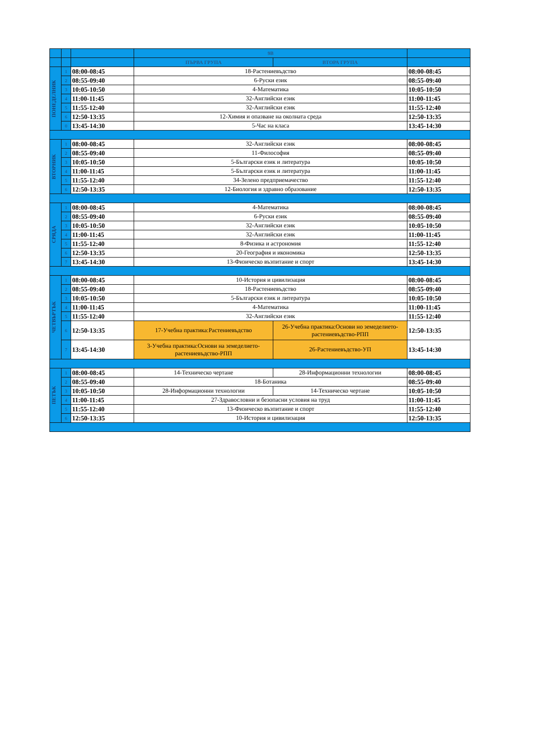| | | | 9В | | |
| | | | ПЪРВА ГРУПА | ВТОРА ГРУПА | |
| ПОНЕДЕЛНИК | 1 | 08:00-08:45 | 18-Растениевъдство | | 08:00-08:45 |
| | 2 | 08:55-09:40 | 6-Руски език | | 08:55-09:40 |
| | 3 | 10:05-10:50 | 4-Математика | | 10:05-10:50 |
| | 4 | 11:00-11:45 | 32-Английски език | | 11:00-11:45 |
| | 5 | 11:55-12:40 | 32-Английски език | | 11:55-12:40 |
| | 6 | 12:50-13:35 | 12-Химия и опазване на околната среда | | 12:50-13:35 |
| | 0 | 13:45-14:30 | 5-Час на класа | | 13:45-14:30 |
| ВТОРНИК | 1 | 08:00-08:45 | 32-Английски език | | 08:00-08:45 |
| | 2 | 08:55-09:40 | 11-Философия | | 08:55-09:40 |
| | 3 | 10:05-10:50 | 5-Български език и литература | | 10:05-10:50 |
| | 4 | 11:00-11:45 | 5-Български език и литература | | 11:00-11:45 |
| | 5 | 11:55-12:40 | 34-Зелено предприемачество | | 11:55-12:40 |
| | 6 | 12:50-13:35 | 12-Биология и здравно образование | | 12:50-13:35 |
| СРЯДА | 1 | 08:00-08:45 | 4-Математика | | 08:00-08:45 |
| | 2 | 08:55-09:40 | 6-Руски език | | 08:55-09:40 |
| | 3 | 10:05-10:50 | 32-Английски език | | 10:05-10:50 |
| | 4 | 11:00-11:45 | 32-Английски език | | 11:00-11:45 |
| | 5 | 11:55-12:40 | 8-Физика и астрономия | | 11:55-12:40 |
| | 6 | 12:50-13:35 | 20-География и икономика | | 12:50-13:35 |
| | 7 | 13:45-14:30 | 13-Физическо възпитание и спорт | | 13:45-14:30 |
| ЧЕТВЪРТЪК | 1 | 08:00-08:45 | 10-История и цивилизация | | 08:00-08:45 |
| | 2 | 08:55-09:40 | 18-Растениевъдство | | 08:55-09:40 |
| | 3 | 10:05-10:50 | 5-Български език и литература | | 10:05-10:50 |
| | 4 | 11:00-11:45 | 4-Математика | | 11:00-11:45 |
| | 5 | 11:55-12:40 | 32-Английски език | | 11:55-12:40 |
| | 6 | 12:50-13:35 | 17-Учебна практика:Растениевъдство | 26-Учебна практика:Основи но земеделието-растениевъдство-РПП | 12:50-13:35 |
| | 7 | 13:45-14:30 | 3-Учебна практика:Основи на земеделието-растениевъдство-РПП | 26-Растениевъдство-УП | 13:45-14:30 |
| ПЕТЪК | 1 | 08:00-08:45 | 14-Техническо чертане | 28-Информационни технологии | 08:00-08:45 |
| | 2 | 08:55-09:40 | 18-Ботаника | | 08:55-09:40 |
| | 3 | 10:05-10:50 | 28-Информационни технологии | 14-Техническо чертане | 10:05-10:50 |
| | 4 | 11:00-11:45 | 27-Здравословни и безопасни условия на труд | | 11:00-11:45 |
| | 5 | 11:55-12:40 | 13-Физическо възпитание и спорт | | 11:55-12:40 |
| | 6 | 12:50-13:35 | 10-История и цивилизация | | 12:50-13:35 |